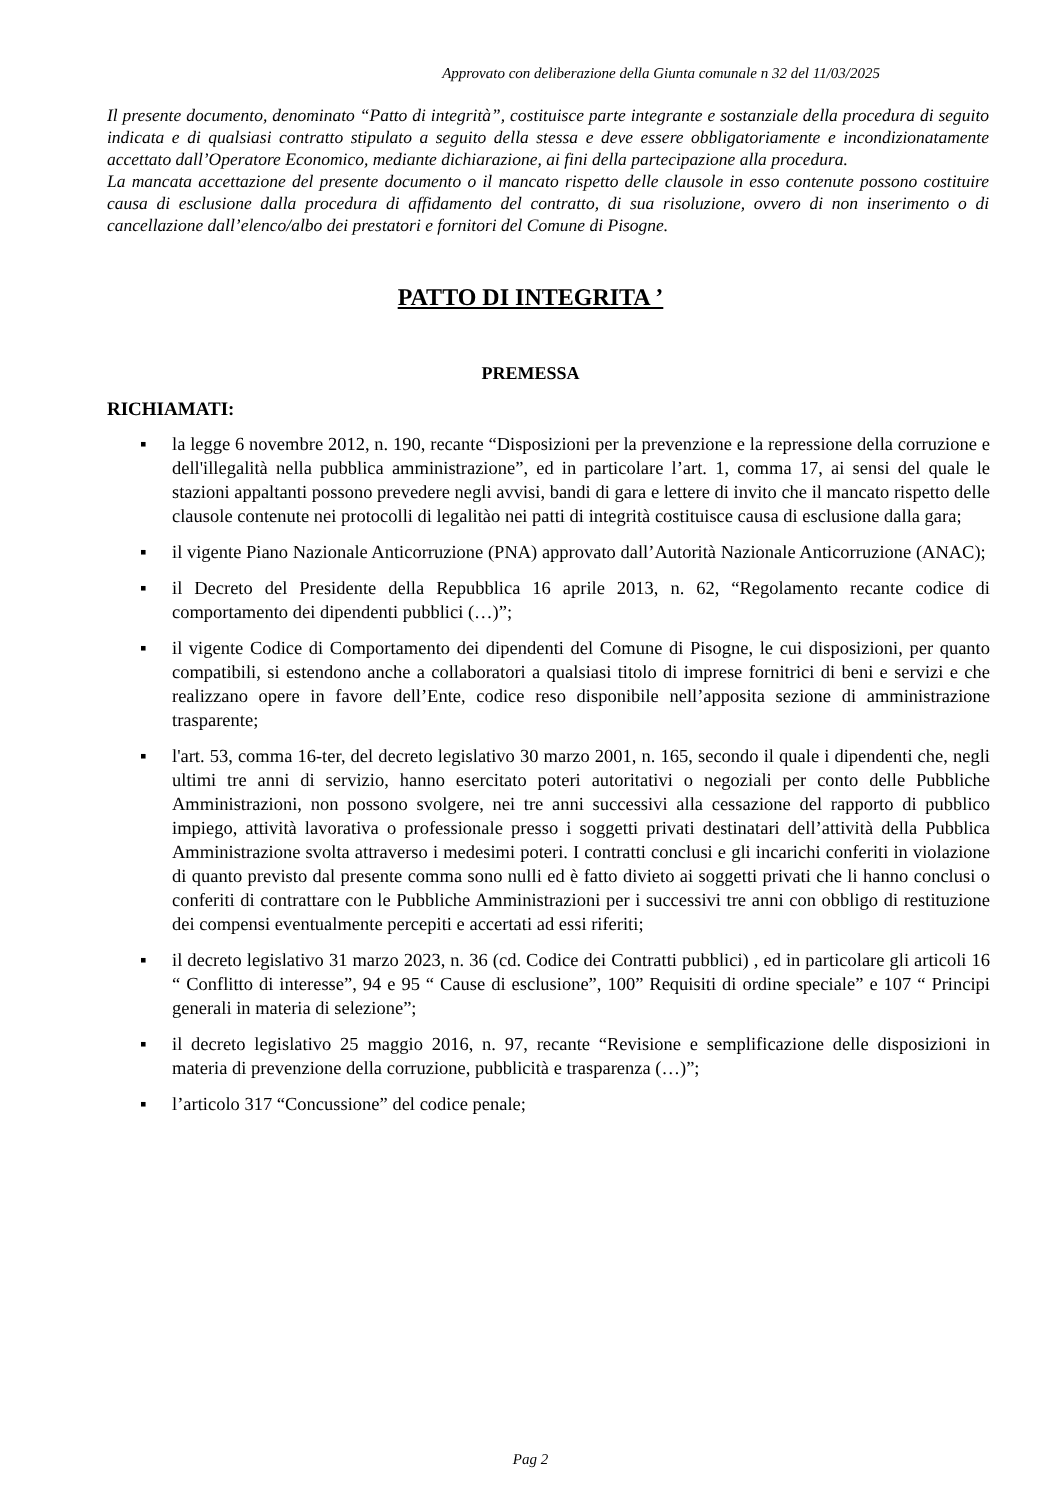Approvato con deliberazione della Giunta comunale n 32 del 11/03/2025
Il presente documento, denominato “Patto di integrità”, costituisce parte integrante e sostanziale della procedura di seguito indicata e di qualsiasi contratto stipulato a seguito della stessa e deve essere obbligatoriamente e incondizionatamente accettato dall’Operatore Economico, mediante dichiarazione, ai fini della partecipazione alla procedura.
La mancata accettazione del presente documento o il mancato rispetto delle clausole in esso contenute possono costituire causa di esclusione dalla procedura di affidamento del contratto, di sua risoluzione, ovvero di non inserimento o di cancellazione dall’elenco/albo dei prestatori e fornitori del Comune di Pisogne.
PATTO DI INTEGRITA ’
PREMESSA
RICHIAMATI:
▪ la legge 6 novembre 2012, n. 190, recante “Disposizioni per la prevenzione e la repressione della corruzione e dell'illegalità nella pubblica amministrazione”, ed in particolare l’art. 1, comma 17, ai sensi del quale le stazioni appaltanti possono prevedere negli avvisi, bandi di gara e lettere di invito che il mancato rispetto delle clausole contenute nei protocolli di legalitào nei patti di integrità costituisce causa di esclusione dalla gara;
▪ il vigente Piano Nazionale Anticorruzione (PNA) approvato dall’Autorità Nazionale Anticorruzione (ANAC);
▪ il Decreto del Presidente della Repubblica 16 aprile 2013, n. 62, “Regolamento recante codice di comportamento dei dipendenti pubblici (…)”;
▪ il vigente Codice di Comportamento dei dipendenti del Comune di Pisogne, le cui disposizioni, per quanto compatibili, si estendono anche a collaboratori a qualsiasi titolo di imprese fornitrici di beni e servizi e che realizzano opere in favore dell’Ente, codice reso disponibile nell’apposita sezione di amministrazione trasparente;
▪ l'art. 53, comma 16-ter, del decreto legislativo 30 marzo 2001, n. 165, secondo il quale i dipendenti che, negli ultimi tre anni di servizio, hanno esercitato poteri autoritativi o negoziali per conto delle Pubbliche Amministrazioni, non possono svolgere, nei tre anni successivi alla cessazione del rapporto di pubblico impiego, attività lavorativa o professionale presso i soggetti privati destinatari dell’attività della Pubblica Amministrazione svolta attraverso i medesimi poteri. I contratti conclusi e gli incarichi conferiti in violazione di quanto previsto dal presente comma sono nulli ed è fatto divieto ai soggetti privati che li hanno conclusi o conferiti di contrattare con le Pubbliche Amministrazioni per i successivi tre anni con obbligo di restituzione dei compensi eventualmente percepiti e accertati ad essi riferiti;
▪ il decreto legislativo 31 marzo 2023, n. 36 (cd. Codice dei Contratti pubblici) , ed in particolare gli articoli 16 “ Conflitto di interesse”, 94 e 95 “ Cause di esclusione”, 100” Requisiti di ordine speciale” e 107 “ Principi generali in materia di selezione”;
▪ il decreto legislativo 25 maggio 2016, n. 97, recante “Revisione e semplificazione delle disposizioni in materia di prevenzione della corruzione, pubblicità e trasparenza (…)”;
▪ l’articolo 317 “Concussione” del codice penale;
Pag 2